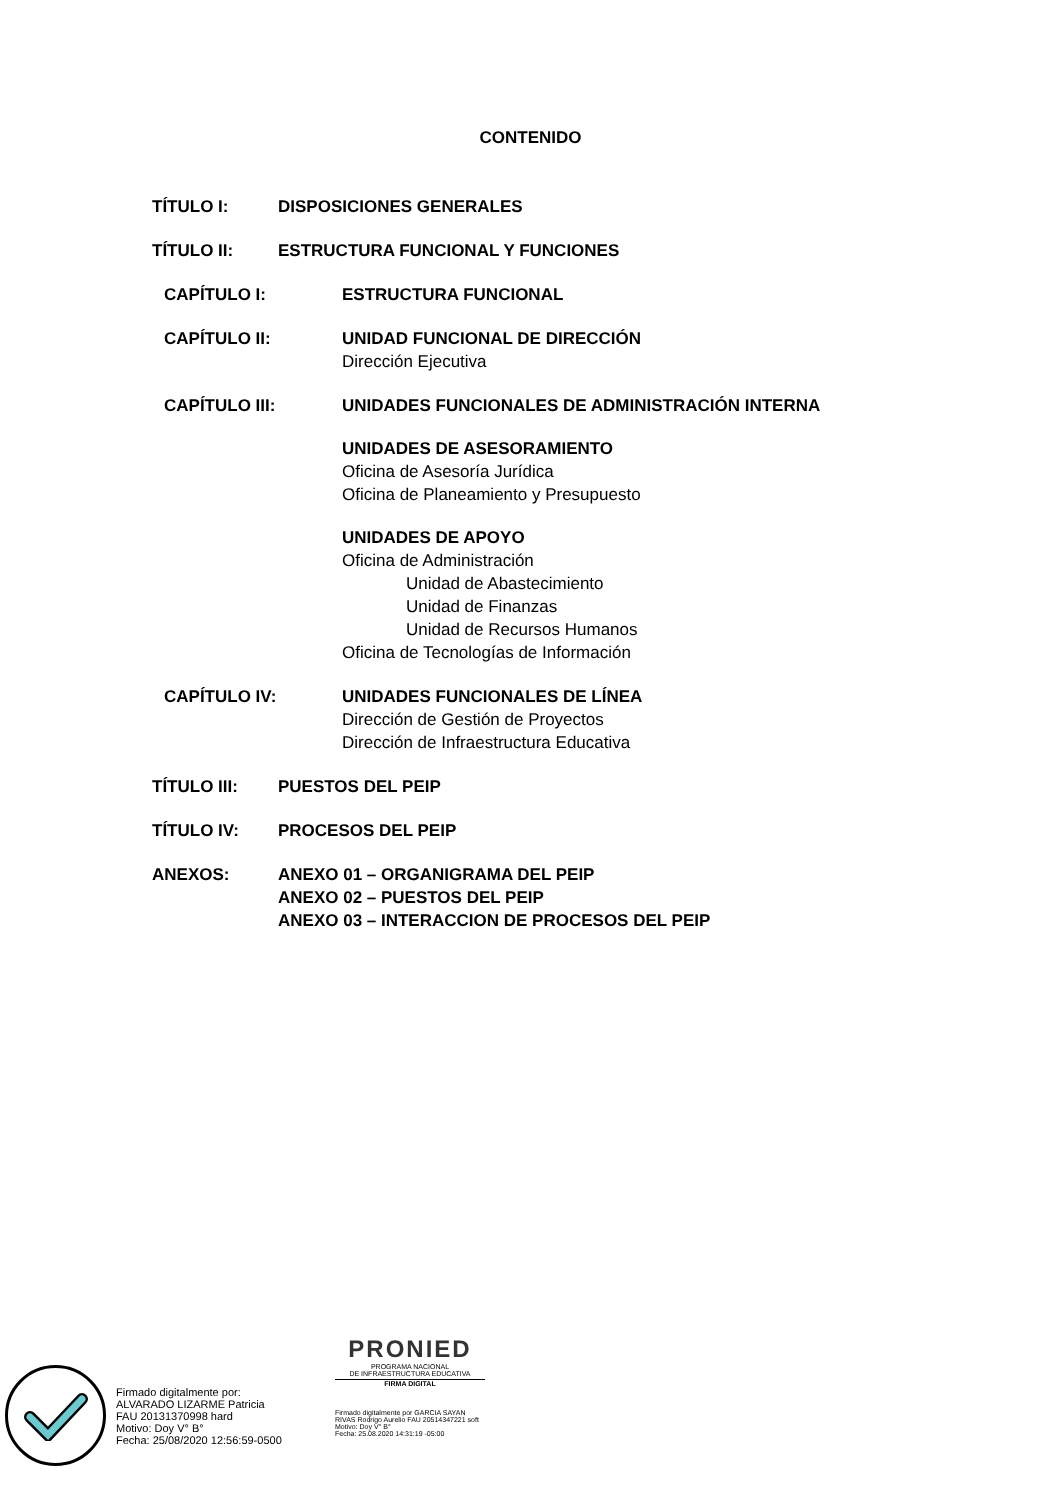CONTENIDO
TÍTULO I: DISPOSICIONES GENERALES
TÍTULO II: ESTRUCTURA FUNCIONAL Y FUNCIONES
CAPÍTULO I: ESTRUCTURA FUNCIONAL
CAPÍTULO II: UNIDAD FUNCIONAL DE DIRECCIÓN
Dirección Ejecutiva
CAPÍTULO III: UNIDADES FUNCIONALES DE ADMINISTRACIÓN INTERNA
UNIDADES DE ASESORAMIENTO
Oficina de Asesoría Jurídica
Oficina de Planeamiento y Presupuesto
UNIDADES DE APOYO
Oficina de Administración
Unidad de Abastecimiento
Unidad de Finanzas
Unidad de Recursos Humanos
Oficina de Tecnologías de Información
CAPÍTULO IV: UNIDADES FUNCIONALES DE LÍNEA
Dirección de Gestión de Proyectos
Dirección de Infraestructura Educativa
TÍTULO III: PUESTOS DEL PEIP
TÍTULO IV: PROCESOS DEL PEIP
ANEXOS: ANEXO 01 – ORGANIGRAMA DEL PEIP
ANEXO 02 – PUESTOS DEL PEIP
ANEXO 03 – INTERACCION DE PROCESOS DEL PEIP
Firmado digitalmente por:
ALVARADO LIZARME Patricia
FAU 20131370998 hard
Motivo: Doy V° B°
Fecha: 25/08/2020 12:56:59-0500
PRONIED
PROGRAMA NACIONAL
DE INFRAESTRUCTURA EDUCATIVA
FIRMA DIGITAL
Firmado digitalmente por GARCIA SAYAN RIVAS Rodrigo Aurelio FAU 20514347221 soft
Motivo: Doy V° B°
Fecha: 25.08.2020 14:31:19 -05:00